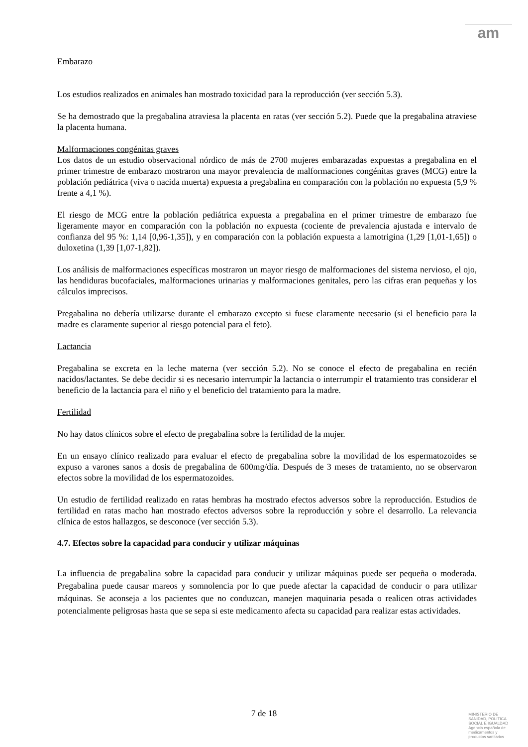am
Embarazo
Los estudios realizados en animales han mostrado toxicidad para la reproducción (ver sección 5.3).
Se ha demostrado que la pregabalina atraviesa la placenta en ratas (ver sección 5.2). Puede que la pregabalina atraviese la placenta humana.
Malformaciones congénitas graves
Los datos de un estudio observacional nórdico de más de 2700 mujeres embarazadas expuestas a pregabalina en el primer trimestre de embarazo mostraron una mayor prevalencia de malformaciones congénitas graves (MCG) entre la población pediátrica (viva o nacida muerta) expuesta a pregabalina en comparación con la población no expuesta (5,9 % frente a 4,1 %).
El riesgo de MCG entre la población pediátrica expuesta a pregabalina en el primer trimestre de embarazo fue ligeramente mayor en comparación con la población no expuesta (cociente de prevalencia ajustada e intervalo de confianza del 95 %: 1,14 [0,96-1,35]), y en comparación con la población expuesta a lamotrigina (1,29 [1,01-1,65]) o duloxetina (1,39 [1,07-1,82]).
Los análisis de malformaciones específicas mostraron un mayor riesgo de malformaciones del sistema nervioso, el ojo, las hendiduras bucofaciales, malformaciones urinarias y malformaciones genitales, pero las cifras eran pequeñas y los cálculos imprecisos.
Pregabalina no debería utilizarse durante el embarazo excepto si fuese claramente necesario (si el beneficio para la madre es claramente superior al riesgo potencial para el feto).
Lactancia
Pregabalina se excreta en la leche materna (ver sección 5.2). No se conoce el efecto de pregabalina en recién nacidos/lactantes. Se debe decidir si es necesario interrumpir la lactancia o interrumpir el tratamiento tras considerar el beneficio de la lactancia para el niño y el beneficio del tratamiento para la madre.
Fertilidad
No hay datos clínicos sobre el efecto de pregabalina sobre la fertilidad de la mujer.
En un ensayo clínico realizado para evaluar el efecto de pregabalina sobre la movilidad de los espermatozoides se expuso a varones sanos a dosis de pregabalina de 600mg/día. Después de 3 meses de tratamiento, no se observaron efectos sobre la movilidad de los espermatozoides.
Un estudio de fertilidad realizado en ratas hembras ha mostrado efectos adversos sobre la reproducción. Estudios de fertilidad en ratas macho han mostrado efectos adversos sobre la reproducción y sobre el desarrollo. La relevancia clínica de estos hallazgos, se desconoce (ver sección 5.3).
4.7. Efectos sobre la capacidad para conducir y utilizar máquinas
La influencia de pregabalina sobre la capacidad para conducir y utilizar máquinas puede ser pequeña o moderada. Pregabalina puede causar mareos y somnolencia por lo que puede afectar la capacidad de conducir o para utilizar máquinas. Se aconseja a los pacientes que no conduzcan, manejen maquinaria pesada o realicen otras actividades potencialmente peligrosas hasta que se sepa si este medicamento afecta su capacidad para realizar estas actividades.
7 de 18
MINISTERIO DE
SANIDAD, POLITICA
SOCIAL E IGUALDAD
Agencia española de
medicamentos y
productos sanitarios